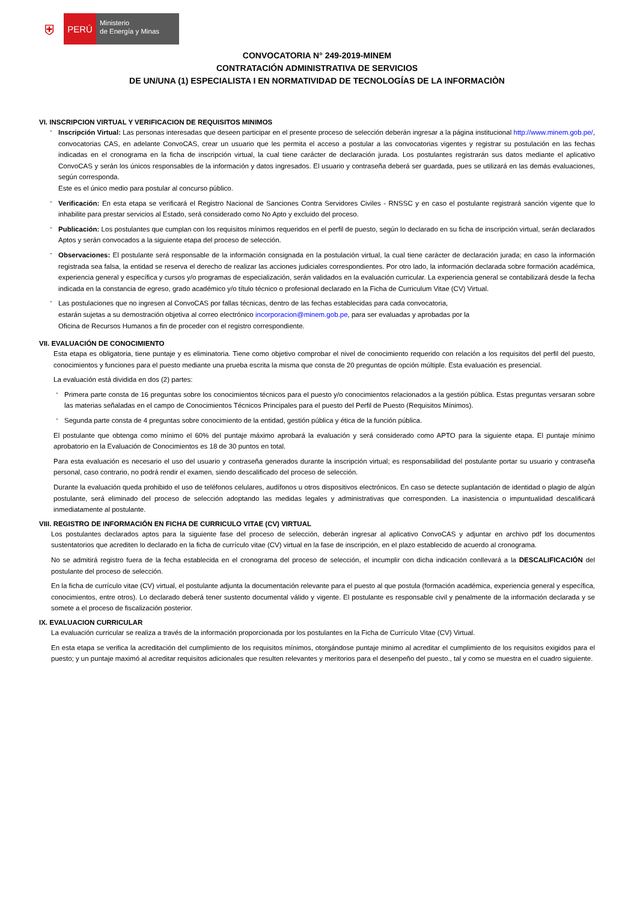⛨
PERÚ
Ministerio
de Energía y Minas
CONVOCATORIA N° 249-2019-MINEM
CONTRATACIÓN ADMINISTRATIVA DE SERVICIOS
DE UN/UNA (1) ESPECIALISTA I EN NORMATIVIDAD DE TECNOLOGÍAS DE LA INFORMACIÒN
VI. INSCRIPCION VIRTUAL Y VERIFICACION DE REQUISITOS MINIMOS
-
Inscripción Virtual: Las personas interesadas que deseen participar en el presente proceso de selección deberán ingresar a la página institucional http://www.minem.gob.pe/, convocatorias CAS, en adelante ConvoCAS, crear un usuario que les permita el acceso a postular a las convocatorias vigentes y registrar su postulación en las fechas indicadas en el cronograma en la ficha de inscripción virtual, la cual tiene carácter de declaración jurada. Los postulantes registrarán sus datos mediante el aplicativo ConvoCAS y serán los únicos responsables de la información y datos ingresados. El usuario y contraseña deberá ser guardada, pues se utilizará en las demás evaluaciones, según corresponda.
Este es el único medio para postular al concurso público.
-
Verificación: En esta etapa se verificará el Registro Nacional de Sanciones Contra Servidores Civiles - RNSSC y en caso el postulante registrará sanción vigente que lo inhabilite para prestar servicios al Estado, será considerado como No Apto y excluido del proceso.
-
Publicación: Los postulantes que cumplan con los requisitos mínimos requeridos en el perfil de puesto, según lo declarado en su ficha de inscripción virtual, serán declarados Aptos y serán convocados a la siguiente etapa del proceso de selección.
-
Observaciones: El postulante será responsable de la información consignada en la postulación virtual, la cual tiene carácter de declaración jurada; en caso la información registrada sea falsa, la entidad se reserva el derecho de realizar las acciones judiciales correspondientes. Por otro lado, la información declarada sobre formación académica, experiencia general y específica y cursos y/o programas de especialización, serán validados en la evaluación curricular. La experiencia general se contabilizará desde la fecha indicada en la constancia de egreso, grado académico y/o título técnico o profesional declarado en la Ficha de Curriculum Vitae (CV) Virtual.
-
Las postulaciones que no ingresen al ConvoCAS por fallas técnicas, dentro de las fechas establecidas para cada convocatoria,
estarán sujetas a su demostración objetiva al correo electrónico incorporacion@minem.gob.pe, para ser evaluadas y aprobadas por la
Oficina de Recursos Humanos a fin de proceder con el registro correspondiente.
VII. EVALUACIÓN DE CONOCIMIENTO
Esta etapa es obligatoria, tiene puntaje y es eliminatoria. Tiene como objetivo comprobar el nivel de conocimiento requerido con relación a los requisitos del perfil del puesto, conocimientos y funciones para el puesto mediante una prueba escrita la misma que consta de 20 preguntas de opción múltiple. Esta evaluación es presencial.
La evaluación está dividida en dos (2) partes:
-
Primera parte consta de 16 preguntas sobre los conocimientos técnicos para el puesto y/o conocimientos relacionados a la gestión pública. Estas preguntas versaran sobre las materias señaladas en el campo de Conocimientos Técnicos Principales para el puesto del Perfil de Puesto (Requisitos Mínimos).
-
Segunda parte consta de 4 preguntas sobre conocimiento de la entidad, gestión pública y ética de la función pública.
El postulante que obtenga como mínimo el 60% del puntaje máximo aprobará la evaluación y será considerado como APTO para la siguiente etapa. El puntaje mínimo aprobatorio en la Evaluación de Conocimientos es 18 de 30 puntos en total.
Para esta evaluación es necesario el uso del usuario y contraseña generados durante la inscripción virtual; es responsabilidad del postulante portar su usuario y contraseña personal, caso contrario, no podrá rendir el examen, siendo descalificado del proceso de selección.
Durante la evaluación queda prohibido el uso de teléfonos celulares, audífonos u otros dispositivos electrónicos. En caso se detecte suplantación de identidad o plagio de algún postulante, será eliminado del proceso de selección adoptando las medidas legales y administrativas que corresponden. La inasistencia o impuntualidad descalificará inmediatamente al postulante.
VIII. REGISTRO DE INFORMACIÓN EN FICHA DE CURRICULO VITAE (CV) VIRTUAL
Los postulantes declarados aptos para la siguiente fase del proceso de selección, deberán ingresar al aplicativo ConvoCAS y adjuntar en archivo pdf los documentos sustentatorios que acrediten lo declarado en la ficha de currículo vitae (CV) virtual en la fase de inscripción, en el plazo establecido de acuerdo al cronograma.
No se admitirá registro fuera de la fecha establecida en el cronograma del proceso de selección, el incumplir con dicha indicación conllevará a la DESCALIFICACIÓN del postulante del proceso de selección.
En la ficha de currículo vitae (CV) virtual, el postulante adjunta la documentación relevante para el puesto al que postula (formación académica, experiencia general y específica, conocimientos, entre otros). Lo declarado deberá tener sustento documental válido y vigente. El postulante es responsable civil y penalmente de la información declarada y se somete a el proceso de fiscalización posterior.
IX. EVALUACION CURRICULAR
La evaluación curricular se realiza a través de la información proporcionada por los postulantes en la Ficha de Currículo Vitae (CV) Virtual.
En esta etapa se verifica la acreditación del cumplimiento de los requisitos mínimos, otorgándose puntaje minimo al acreditar el cumplimiento de los requisitos exigidos para el puesto; y un puntaje maximó al acreditar requisitos adicionales que resulten relevantes y meritorios para el desenpeño del puesto., tal y como se muestra en el cuadro siguiente.